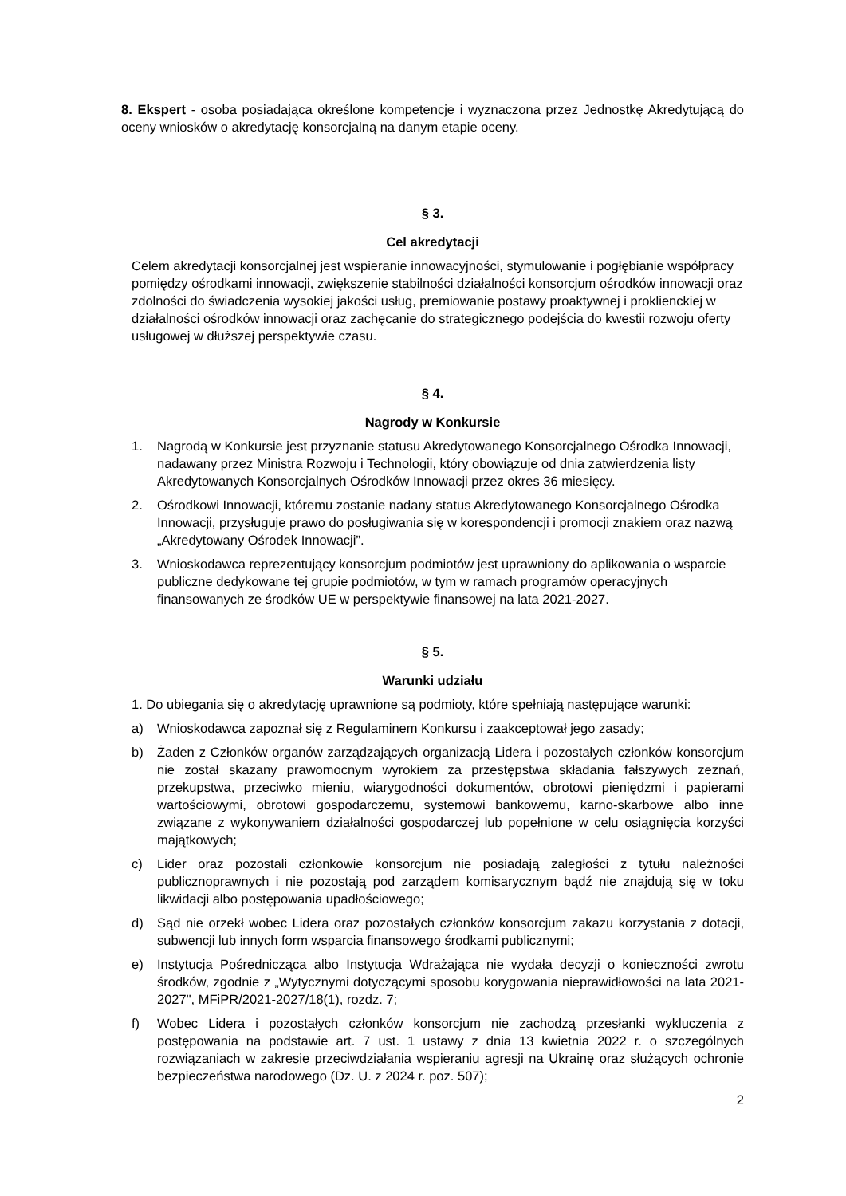8. Ekspert - osoba posiadająca określone kompetencje i wyznaczona przez Jednostkę Akredytującą do oceny wniosków o akredytację konsorcjalną na danym etapie oceny.
§ 3.
Cel akredytacji
Celem akredytacji konsorcjalnej jest wspieranie innowacyjności, stymulowanie i pogłębianie współpracy pomiędzy ośrodkami innowacji, zwiększenie stabilności działalności konsorcjum ośrodków innowacji oraz zdolności do świadczenia wysokiej jakości usług, premiowanie postawy proaktywnej i proklienckiej w działalności ośrodków innowacji oraz zachęcanie do strategicznego podejścia do kwestii rozwoju oferty usługowej w dłuższej perspektywie czasu.
§ 4.
Nagrody w Konkursie
1. Nagrodą w Konkursie jest przyznanie statusu Akredytowanego Konsorcjalnego Ośrodka Innowacji, nadawany przez Ministra Rozwoju i Technologii, który obowiązuje od dnia zatwierdzenia listy Akredytowanych Konsorcjalnych Ośrodków Innowacji przez okres 36 miesięcy.
2. Ośrodkowi Innowacji, któremu zostanie nadany status Akredytowanego Konsorcjalnego Ośrodka Innowacji, przysługuje prawo do posługiwania się w korespondencji i promocji znakiem oraz nazwą „Akredytowany Ośrodek Innowacji”.
3. Wnioskodawca reprezentujący konsorcjum podmiotów jest uprawniony do aplikowania o wsparcie publiczne dedykowane tej grupie podmiotów, w tym w ramach programów operacyjnych finansowanych ze środków UE w perspektywie finansowej na lata 2021-2027.
§ 5.
Warunki udziału
1. Do ubiegania się o akredytację uprawnione są podmioty, które spełniają następujące warunki:
a) Wnioskodawca zapoznał się z Regulaminem Konkursu i zaakceptował jego zasady;
b) Żaden z Członków organów zarządzających organizacją Lidera i pozostałych członków konsorcjum nie został skazany prawomocnym wyrokiem za przestępstwa składania fałszywych zeznań, przekupstwa, przeciwko mieniu, wiarygodności dokumentów, obrotowi pieniędzmi i papierami wartościowymi, obrotowi gospodarczemu, systemowi bankowemu, karno-skarbowe albo inne związane z wykonywaniem działalności gospodarczej lub popełnione w celu osiągnięcia korzyści majątkowych;
c) Lider oraz pozostali członkowie konsorcjum nie posiadają zaległości z tytułu należności publicznoprawnych i nie pozostają pod zarządem komisarycznym bądź nie znajdują się w toku likwidacji albo postępowania upadłościowego;
d) Sąd nie orzekł wobec Lidera oraz pozostałych członków konsorcjum zakazu korzystania z dotacji, subwencji lub innych form wsparcia finansowego środkami publicznymi;
e) Instytucja Pośrednicząca albo Instytucja Wdrażająca nie wydała decyzji o konieczności zwrotu środków, zgodnie z „Wytycznymi dotyczącymi sposobu korygowania nieprawidłowości na lata 2021-2027", MFiPR/2021-2027/18(1), rozdz. 7;
f) Wobec Lidera i pozostałych członków konsorcjum nie zachodzą przesłanki wykluczenia z postępowania na podstawie art. 7 ust. 1 ustawy z dnia 13 kwietnia 2022 r. o szczególnych rozwiązaniach w zakresie przeciwdziałania wspieraniu agresji na Ukrainę oraz służących ochronie bezpieczeństwa narodowego (Dz. U. z 2024 r. poz. 507);
2